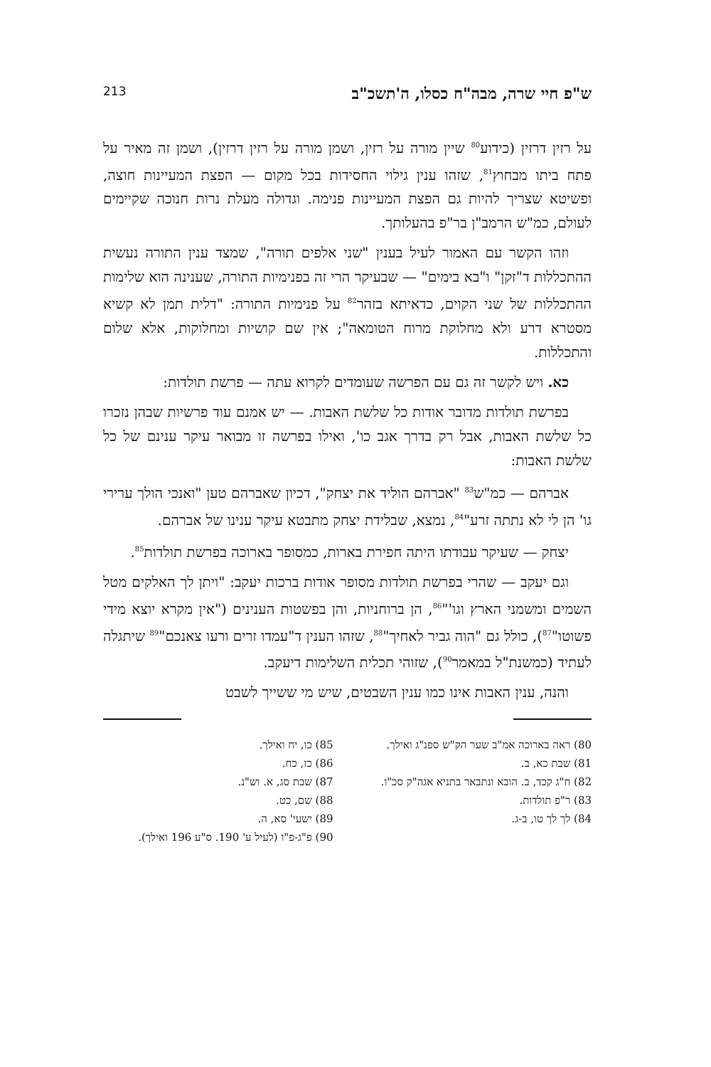ש"פ חיי שרה, מבה"ח כסלו, ה'תשכ"ב 213
על רזין דרזין (כידוע<sup>80</sup> שיין מורה על רזין, ושמן מורה על רזין דרזין), ושמן זה מאיר על פתח ביתו מבחוץ<sup>81</sup>, שזהו ענין גילוי החסידות בכל מקום — הפצת המעיינות חוצה, ופשיטא שצריך להיות גם הפצת המעיינות פנימה. וגדולה מעלת נרות חנוכה שקיימים לעולם, כמ"ש הרמב"ן בר"פ בהעלותך.
וזהו הקשר עם האמור לעיל בענין "שני אלפים תורה", שמצד ענין התורה נעשית ההתכללות ד"זקן" ו"בא בימים" — שבעיקר הרי זה בפנימיות התורה, שענינה הוא שלימות ההתכללות של שני הקוים, כדאיתא בזהר<sup>82</sup> על פנימיות התורה: "דלית תמן לא קשיא מסטרא דרע ולא מחלוקת מרוח הטומאה"; אין שם קושיות ומחלוקות, אלא שלום והתכללות.
כא. ויש לקשר זה גם עם הפרשה שעומדים לקרוא עתה — פרשת תולדות:
בפרשת תולדות מדובר אודות כל שלשת האבות. — יש אמנם עוד פרשיות שבהן נזכרו כל שלשת האבות, אבל רק בדרך אגב כו', ואילו בפרשה זו מבואר עיקר ענינם של כל שלשת האבות:
אברהם — כמ"ש<sup>83</sup> "אברהם הוליד את יצחק", דכיון שאברהם טען "ואנכי הולך ערירי גו' הן לי לא נתתה זרע"<sup>84</sup>, נמצא, שבלידת יצחק מתבטא עיקר ענינו של אברהם.
יצחק — שעיקר עבודתו היתה חפירת בארות, כמסופר בארוכה בפרשת תולדות<sup>85</sup>.
וגם יעקב — שהרי בפרשת תולדות מסופר אודות ברכות יעקב: "ויתן לך האלקים מטל השמים ומשמני הארץ וגו'"<sup>86</sup>, הן ברוחניות, והן בפשטות הענינים ("אין מקרא יוצא מידי פשוטו"<sup>87</sup>), כולל גם "הוה גביר לאחיך"<sup>88</sup>, שזהו הענין ד"עמדו זרים ורעו צאנכם"<sup>89</sup> שיתגלה לעתיד (כמשנת"ל במאמר<sup>90</sup>), שזוהי תכלית השלימות דיעקב.
והנה, ענין האבות אינו כמו ענין השבטים, שיש מי ששייך לשבט
80) ראה בארוכה אמ"ב שער הק"ש ספנ"ג ואילך.
81) שבת כא, ב.
82) ח"ג קכד, ב. הובא ונתבאר בתניא אגה"ק סכ"ו.
83) ר"פ תולדות.
84) לך לך טו, ב-ג.
85) כו, יח ואילך.
86) כז, כח.
87) שבת סג, א. וש"נ.
88) שם, כט.
89) ישעי' סא, ה.
90) פ"ג-פ"ו (לעיל ע' 190. ס"ע 196 ואילך).